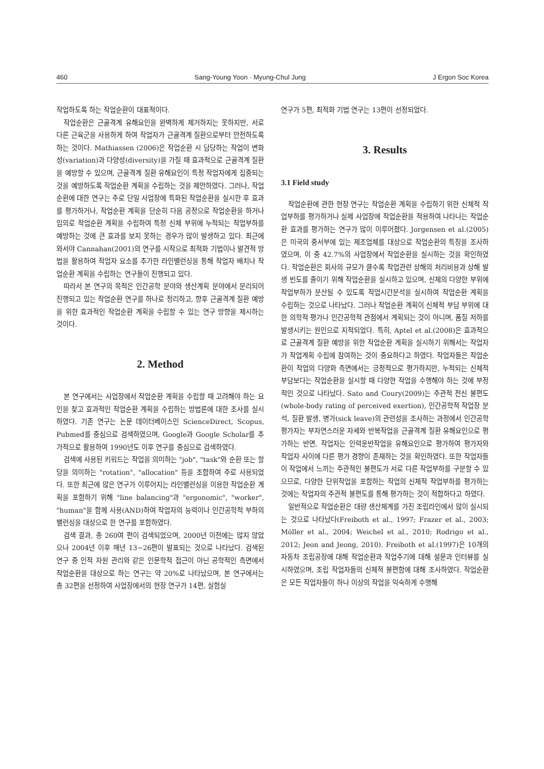460 Sang-Young Yoon · Myung-Chul Jung J Ergon Soc Korea
작업하도록 하는 작업순환이 대표적이다.
작업순환은 근골격계 유해요인을 완벽하게 제거하지는 못하지만, 서로 다른 근육군을 사용하게 하여 작업자가 근골격계 질환으로부터 안전하도록 하는 것이다. Mathiassen (2006)은 작업순환 시 담당하는 작업이 변화성(variation)과 다양성(diversity)을 가질 때 효과적으로 근골격계 질환을 예방할 수 있으며, 근골격계 질환 유해요인이 특정 작업자에게 집중되는 것을 예방하도록 작업순환 계획을 수립하는 것을 제안하였다. 그러나, 작업순환에 대한 연구는 주로 단일 사업장에 특화된 작업순환을 실시한 후 효과를 평가하거나, 작업순환 계획을 단순히 다음 공정으로 작업순환을 하거나 임의로 작업순환 계획을 수립하여 특정 신체 부위에 누적되는 작업부하를 예방하는 것에 큰 효과를 보지 못하는 경우가 많이 발생하고 있다. 최근에 와서야 Cannahan(2001)의 연구를 시작으로 최적화 기법이나 발견적 방법을 활용하여 작업자 요소를 추가한 라인밸런싱을 통해 작업자 배치나 작업순환 계획을 수립하는 연구들이 진행되고 있다.
따라서 본 연구의 목적은 인간공학 분야와 생산계획 분야에서 분리되어 진행되고 있는 작업순환 연구를 하나로 정리하고, 향후 근골격계 질환 예방을 위한 효과적인 작업순환 계획을 수립할 수 있는 연구 방향을 제시하는 것이다.
2. Method
본 연구에서는 사업장에서 작업순환 계획을 수립할 때 고려해야 하는 요인을 찾고 효과적인 작업순환 계획을 수립하는 방법론에 대한 조사를 실시하였다. 기존 연구는 논문 데이터베이스인 ScienceDirect, Scopus, Pubmed를 중심으로 검색하였으며, Google과 Google Scholar를 추가적으로 활용하여 1990년도 이후 연구를 중심으로 검색하였다.
검색에 사용된 키워드는 작업을 의미하는 "job", "task"와 순환 또는 할당을 의미하는 "rotation", "allocation" 등을 조합하여 주로 사용되었다. 또한 최근에 많은 연구가 이루어지는 라인밸런싱을 이용한 작업순환 계획을 포함하기 위해 "line balancing"과 "ergonomic", "worker", "human"을 함께 사용(AND)하여 작업자의 능력이나 인간공학적 부하의 밸런싱을 대상으로 한 연구를 포함하였다.
검색 결과, 총 260여 편이 검색되었으며, 2000년 이전에는 많지 않았으나 2004년 이후 매년 13~26편이 발표되는 것으로 나타났다. 검색된 연구 중 인적 자원 관리와 같은 인문학적 접근이 아닌 공학적인 측면에서 작업순환을 대상으로 하는 연구는 약 20%로 나타났으며, 본 연구에서는 총 32편을 선정하여 사업장에서의 현장 연구가 14편, 실험실
연구가 5편, 최적화 기법 연구는 13편이 선정되었다.
3. Results
3.1 Field study
작업순환에 관한 현장 연구는 작업순환 계획을 수립하기 위한 신체적 작업부하를 평가하거나 실제 사업장에 작업순환을 적용하여 나타나는 작업순환 효과를 평가하는 연구가 많이 이루어졌다. Jorgensen et al.(2005)은 미국의 중서부에 있는 제조업체를 대상으로 작업순환의 특징을 조사하였으며, 이 중 42.7%의 사업장에서 작업순환을 실시하는 것을 확인하였다. 작업순환은 회사의 규모가 클수록 작업관련 상해의 처리비용과 상해 발생 빈도를 줄이기 위해 작업순환을 실시하고 있으며, 신체의 다양한 부위에 작업부하가 분산될 수 있도록 작업시간분석을 실시하여 작업순환 계획을 수립하는 것으로 나타났다. 그러나 작업순환 계획이 신체적 부담 부위에 대한 의학적 평가나 인간공학적 관점에서 계획되는 것이 아니며, 품질 저하를 발생시키는 원인으로 지적되었다. 특히, Aptel et al.(2008)은 효과적으로 근골격계 질환 예방을 위한 작업순환 계획을 실시하기 위해서는 작업자가 작업계획 수립에 참여하는 것이 중요하다고 하였다. 작업자들은 작업순환이 작업의 다양화 측면에서는 긍정적으로 평가하지만, 누적되는 신체적 부담보다는 작업순환을 실시할 때 다양한 작업을 수행해야 하는 것에 부정적인 것으로 나타났다. Sato and Coury(2009)는 주관적 전신 불편도(whole-body rating of perceived exertion), 인간공학적 작업장 분석, 질환 발생, 병가(sick leave)의 관련성을 조사하는 과정에서 인간공학 평가자는 부자연스러운 자세와 반복작업을 근골격계 질환 유해요인으로 평가하는 반면, 작업자는 인력운반작업을 유해요인으로 평가하여 평가자와 작업자 사이에 다른 평가 경향이 존재하는 것을 확인하였다. 또한 작업자들이 작업에서 느끼는 주관적인 불편도가 서로 다른 작업부하를 구분할 수 있으므로, 다양한 단위작업을 포함하는 작업의 신체적 작업부하를 평가하는 것에는 작업자의 주관적 불편도를 통해 평가하는 것이 적합하다고 하였다.
일반적으로 작업순환은 대량 생산체계를 가진 조립라인에서 많이 실시되는 것으로 나타났다(Freiboth et al., 1997; Frazer et al., 2003; Möller et al., 2004; Weichel et al., 2010; Rodrigo et al., 2012; Jeon and Jeong, 2010). Freiboth et al.(1997)은 10개의 자동차 조립공장에 대해 작업순환과 작업주기에 대해 설문과 인터뷰를 실시하였으며, 조립 작업자들의 신체적 불편함에 대해 조사하였다. 작업순환은 모든 작업자들이 하나 이상의 작업을 익숙하게 수행해